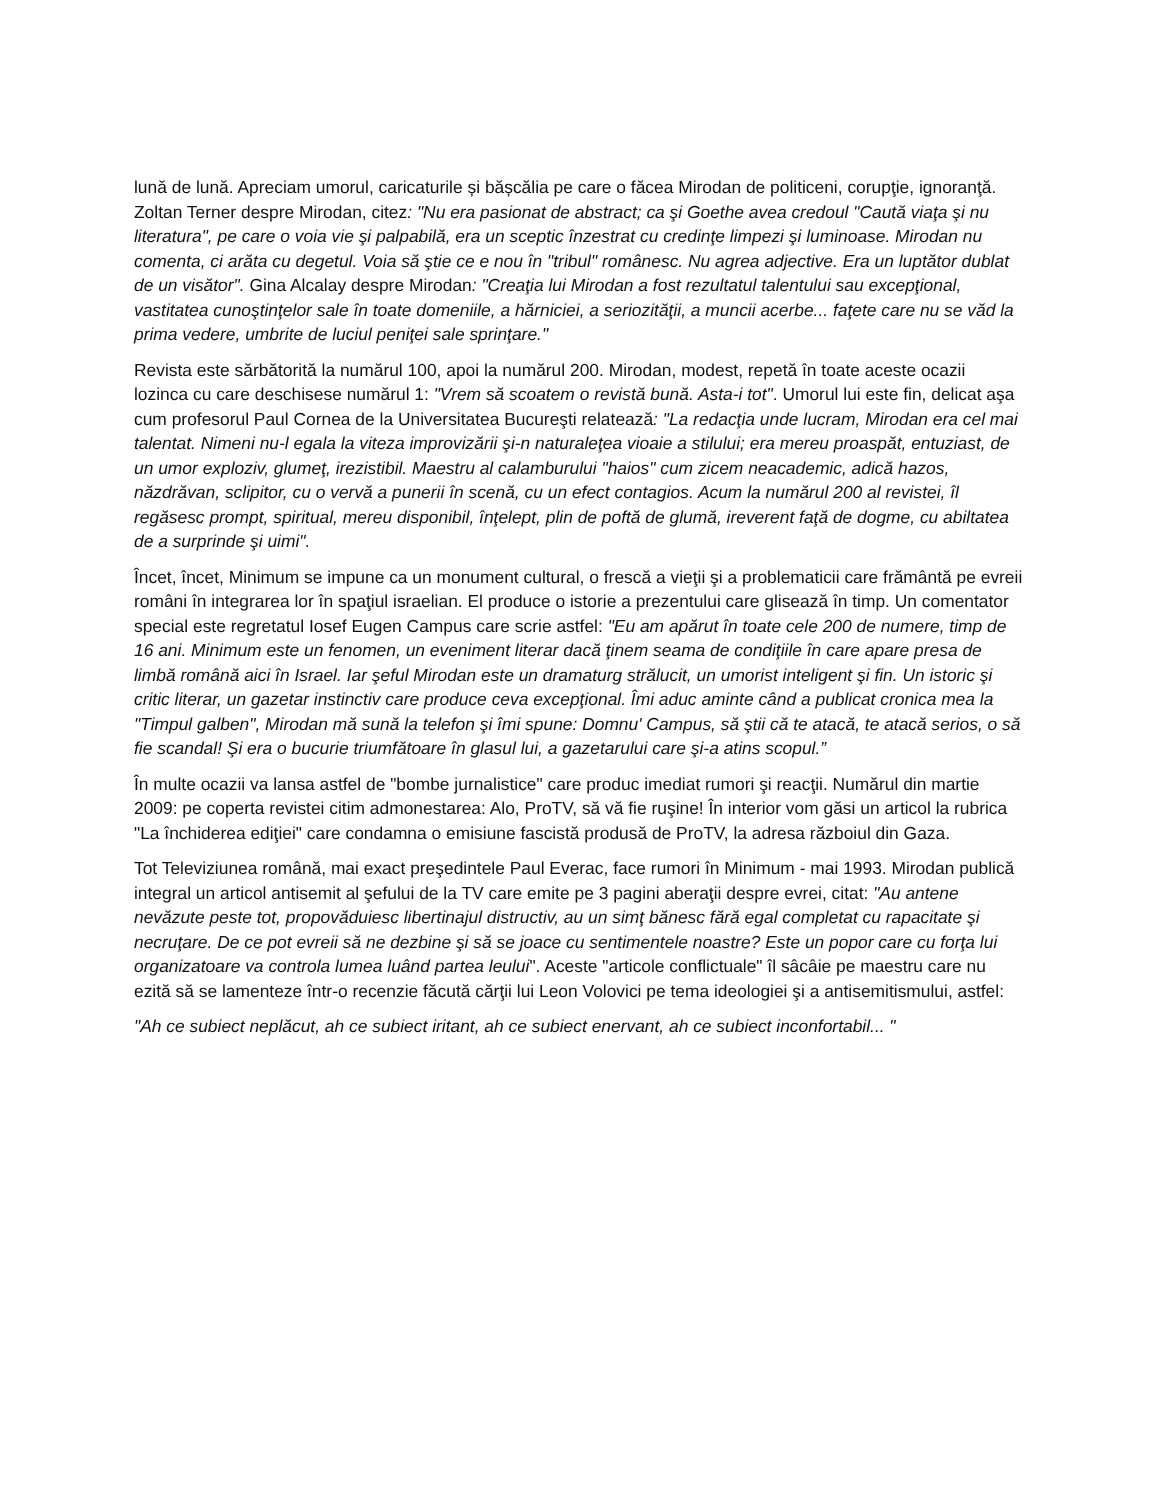lună de lună. Apreciam umorul, caricaturile și bășcălia pe care o făcea Mirodan de politiceni, corupţie, ignoranţă. Zoltan Terner despre Mirodan, citez: "Nu era pasionat de abstract; ca şi Goethe avea credoul "Caută viaţa şi nu literatura", pe care o voia vie şi palpabilă, era un sceptic înzestrat cu credinţe limpezi şi luminoase. Mirodan nu comenta, ci arăta cu degetul. Voia să ştie ce e nou în "tribul" românesc. Nu agrea adjective. Era un luptător dublat de un visător". Gina Alcalay despre Mirodan: "Creaţia lui Mirodan a fost rezultatul talentului sau excepţional, vastitatea cunoştinţelor sale în toate domeniile, a hărniciei, a seriozităţii, a muncii acerbe... faţete care nu se văd la prima vedere, umbrite de luciul peniţei sale sprinţare."
Revista este sărbătorită la numărul 100, apoi la numărul 200. Mirodan, modest, repetă în toate aceste ocazii lozinca cu care deschisese numărul 1: "Vrem să scoatem o revistă bună. Asta-i tot". Umorul lui este fin, delicat aşa cum profesorul Paul Cornea de la Universitatea Bucureşti relatează: "La redacţia unde lucram, Mirodan era cel mai talentat. Nimeni nu-l egala la viteza improvizării şi-n naturaleţea vioaie a stilului; era mereu proaspăt, entuziast, de un umor exploziv, glumeţ, irezistibil. Maestru al calamburului "haios" cum zicem neacademic, adică hazos, năzdrăvan, sclipitor, cu o vervă a punerii în scenă, cu un efect contagios. Acum la numărul 200 al revistei, îl regăsesc prompt, spiritual, mereu disponibil, înţelept, plin de poftă de glumă, ireverent faţă de dogme, cu abiltatea de a surprinde şi uimi".
Încet, încet, Minimum se impune ca un monument cultural, o frescă a vieţii şi a problematicii care frământă pe evreii români în integrarea lor în spaţiul israelian. El produce o istorie a prezentului care glisează în timp. Un comentator special este regretatul Iosef Eugen Campus care scrie astfel: "Eu am apărut în toate cele 200 de numere, timp de 16 ani. Minimum este un fenomen, un eveniment literar dacă ţinem seama de condiţiile în care apare presa de limbă română aici în Israel. Iar şeful Mirodan este un dramaturg strălucit, un umorist inteligent şi fin. Un istoric şi critic literar, un gazetar instinctiv care produce ceva excepţional. Îmi aduc aminte când a publicat cronica mea la "Timpul galben", Mirodan mă sună la telefon şi îmi spune: Domnu' Campus, să ştii că te atacă, te atacă serios, o să fie scandal! Şi era o bucurie triumfătoare în glasul lui, a gazetarului care şi-a atins scopul.”
În multe ocazii va lansa astfel de "bombe jurnalistice" care produc imediat rumori şi reacţii. Numărul din martie 2009: pe coperta revistei citim admonestarea: Alo, ProTV, să vă fie ruşine! În interior vom găsi un articol la rubrica "La închiderea ediţiei" care condamna o emisiune fascistă produsă de ProTV, la adresa războiul din Gaza.
Tot Televiziunea română, mai exact preşedintele Paul Everac, face rumori în Minimum - mai 1993. Mirodan publică integral un articol antisemit al şefului de la TV care emite pe 3 pagini aberaţii despre evrei, citat: "Au antene nevăzute peste tot, propovăduiesc libertinajul distructiv, au un simţ bănesc fără egal completat cu rapacitate şi necruţare. De ce pot evreii să ne dezbine şi să se joace cu sentimentele noastre? Este un popor care cu forţa lui organizatoare va controla lumea luând partea leului". Aceste "articole conflictuale" îl sâcâie pe maestru care nu ezită să se lamenteze într-o recenzie făcută cărţii lui Leon Volovici pe tema ideologiei şi a antisemitismului, astfel:
"Ah ce subiect neplăcut, ah ce subiect iritant, ah ce subiect enervant, ah ce subiect inconfortabil... "